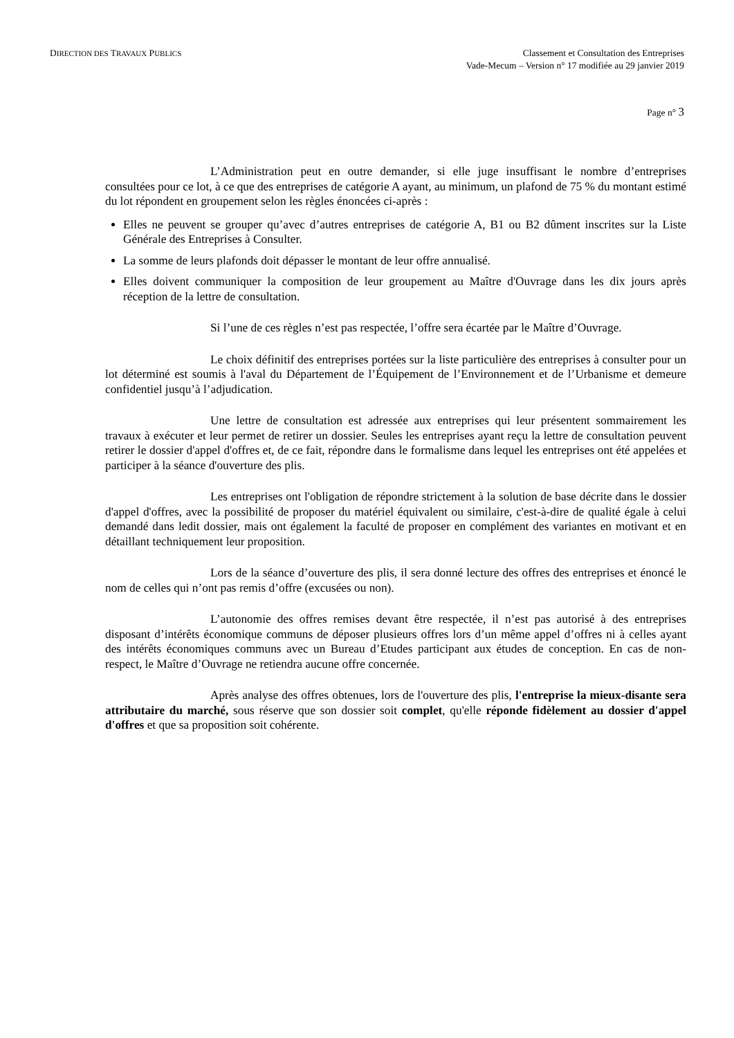DIRECTION DES TRAVAUX PUBLICS
Classement et Consultation des Entreprises
Vade-Mecum – Version n° 17 modifiée au 29 janvier 2019
Page n° 3
L’Administration peut en outre demander, si elle juge insuffisant le nombre d’entreprises consultées pour ce lot, à ce que des entreprises de catégorie A ayant, au minimum, un plafond de 75 % du montant estimé du lot répondent en groupement selon les règles énoncées ci-après :
Elles ne peuvent se grouper qu’avec d’autres entreprises de catégorie A, B1 ou B2 dûment inscrites sur la Liste Générale des Entreprises à Consulter.
La somme de leurs plafonds doit dépasser le montant de leur offre annualisé.
Elles doivent communiquer la composition de leur groupement au Maître d'Ouvrage dans les dix jours après réception de la lettre de consultation.
Si l’une de ces règles n’est pas respectée, l’offre sera écartée par le Maître d’Ouvrage.
Le choix définitif des entreprises portées sur la liste particulière des entreprises à consulter pour un lot déterminé est soumis à l'aval du Département de l’Équipement de l’Environnement et de l’Urbanisme et demeure confidentiel jusqu’à l’adjudication.
Une lettre de consultation est adressée aux entreprises qui leur présentent sommairement les travaux à exécuter et leur permet de retirer un dossier. Seules les entreprises ayant reçu la lettre de consultation peuvent retirer le dossier d'appel d'offres et, de ce fait, répondre dans le formalisme dans lequel les entreprises ont été appelées et participer à la séance d'ouverture des plis.
Les entreprises ont l'obligation de répondre strictement à la solution de base décrite dans le dossier d'appel d'offres, avec la possibilité de proposer du matériel équivalent ou similaire, c'est-à-dire de qualité égale à celui demandé dans ledit dossier, mais ont également la faculté de proposer en complément des variantes en motivant et en détaillant techniquement leur proposition.
Lors de la séance d’ouverture des plis, il sera donné lecture des offres des entreprises et énoncé le nom de celles qui n’ont pas remis d’offre (excusées ou non).
L’autonomie des offres remises devant être respectée, il n’est pas autorisé à des entreprises disposant d’intérêts économique communs de déposer plusieurs offres lors d’un même appel d’offres ni à celles ayant des intérêts économiques communs avec un Bureau d’Etudes participant aux études de conception. En cas de non-respect, le Maître d’Ouvrage ne retiendra aucune offre concernée.
Après analyse des offres obtenues, lors de l'ouverture des plis, l'entreprise la mieux-disante sera attributaire du marché, sous réserve que son dossier soit complet, qu'elle réponde fidèlement au dossier d'appel d'offres et que sa proposition soit cohérente.